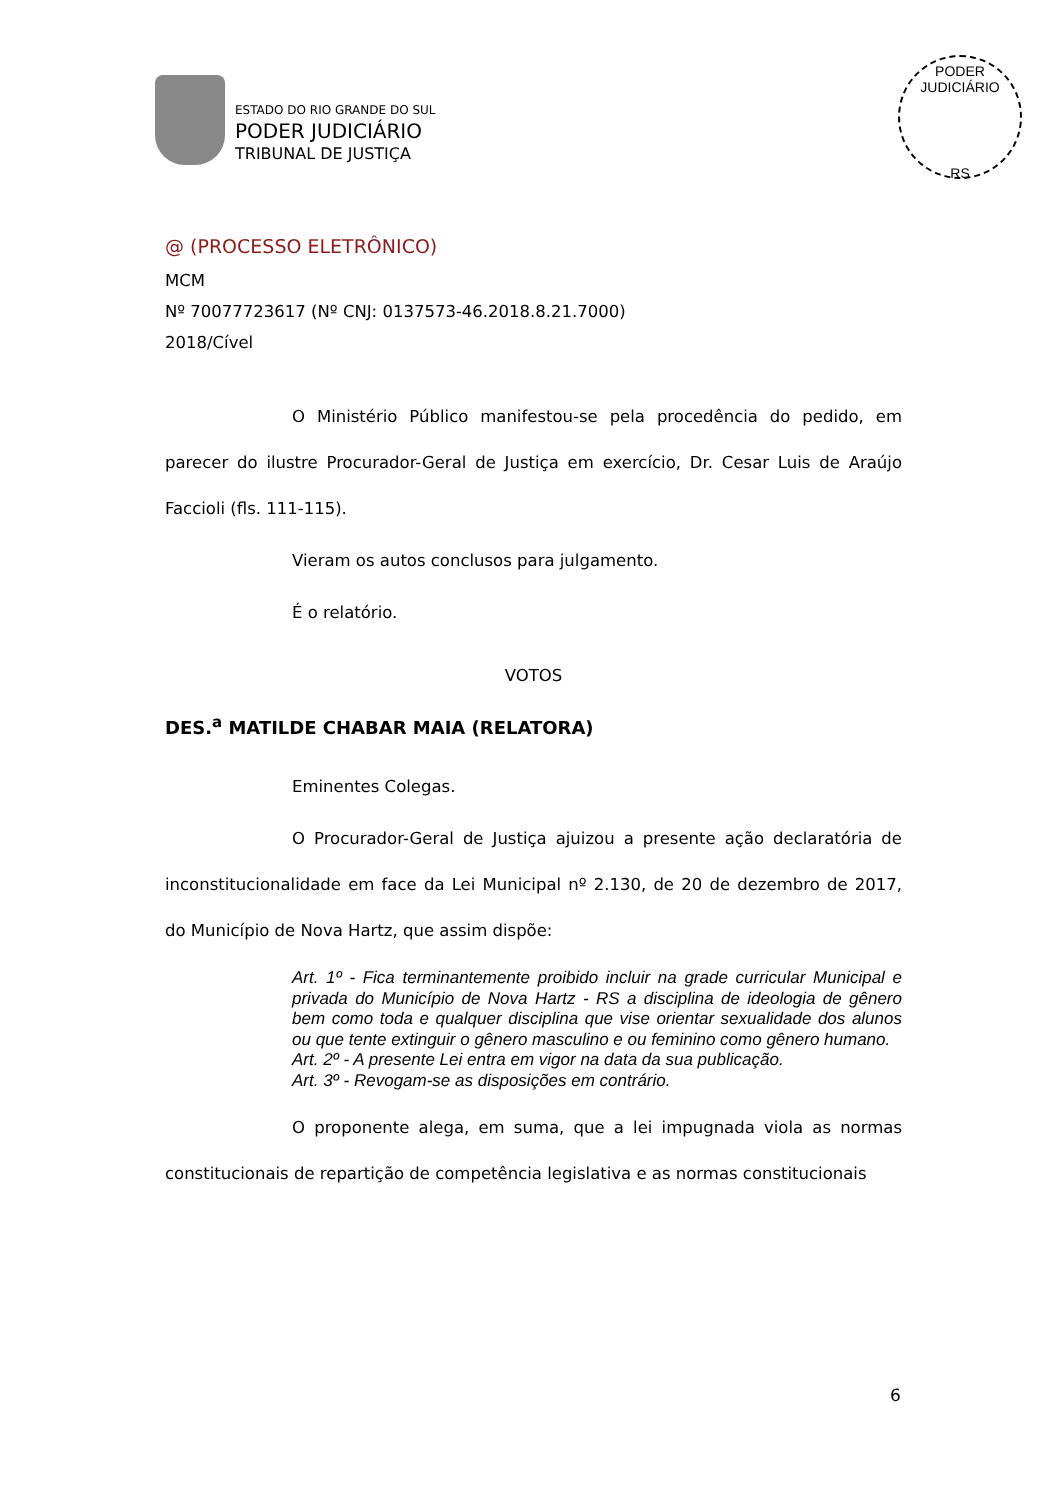ESTADO DO RIO GRANDE DO SUL
PODER JUDICIÁRIO
TRIBUNAL DE JUSTIÇA
PODER JUDICIÁRIO
RS
@ (PROCESSO ELETRÔNICO)
MCM
Nº 70077723617 (Nº CNJ: 0137573-46.2018.8.21.7000)
2018/Cível
O Ministério Público manifestou-se pela procedência do pedido, em parecer do ilustre Procurador-Geral de Justiça em exercício, Dr. Cesar Luis de Araújo Faccioli (fls. 111-115).
Vieram os autos conclusos para julgamento.
É o relatório.
VOTOS
DES.<sup>a</sup> MATILDE CHABAR MAIA (RELATORA)
Eminentes Colegas.
O Procurador-Geral de Justiça ajuizou a presente ação declaratória de inconstitucionalidade em face da Lei Municipal nº 2.130, de 20 de dezembro de 2017, do Município de Nova Hartz, que assim dispõe:
Art. 1º - Fica terminantemente proibido incluir na grade curricular Municipal e privada do Município de Nova Hartz - RS a disciplina de ideologia de gênero bem como toda e qualquer disciplina que vise orientar sexualidade dos alunos ou que tente extinguir o gênero masculino e ou feminino como gênero humano.
Art. 2º - A presente Lei entra em vigor na data da sua publicação.
Art. 3º - Revogam-se as disposições em contrário.
O proponente alega, em suma, que a lei impugnada viola as normas constitucionais de repartição de competência legislativa e as normas constitucionais
6